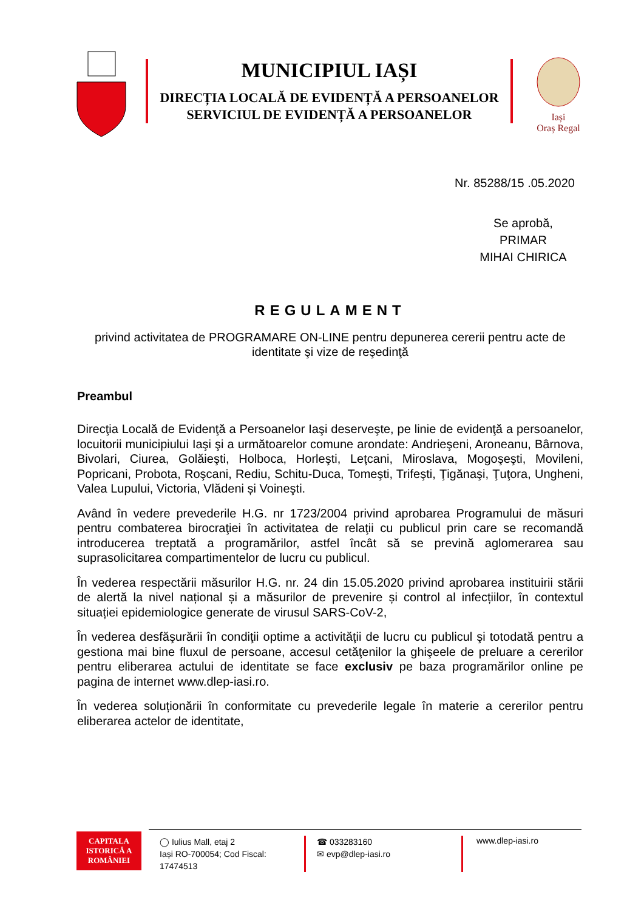MUNICIPIUL IAȘI
DIRECȚIA LOCALĂ DE EVIDENȚĂ A PERSOANELOR
SERVICIUL DE EVIDENȚĂ A PERSOANELOR
Iași
Oraș Regal
Nr. 85288/15 .05.2020
Se aprobă,
PRIMAR
MIHAI CHIRICA
REGULAMENT
privind activitatea de PROGRAMARE ON-LINE pentru depunerea cererii pentru acte de identitate şi vize de reşedinţă
Preambul
Direcţia Locală de Evidenţă a Persoanelor Iaşi deserveşte, pe linie de evidenţă a persoanelor, locuitorii municipiului Iaşi şi a următoarelor comune arondate: Andrieşeni, Aroneanu, Bârnova, Bivolari, Ciurea, Golăieşti, Holboca, Horleşti, Leţcani, Miroslava, Mogoşeşti, Movileni, Popricani, Probota, Roşcani, Rediu, Schitu-Duca, Tomeşti, Trifeşti, Ţigănaşi, Ţuţora, Ungheni, Valea Lupului, Victoria, Vlădeni și Voineşti.
Având în vedere prevederile H.G. nr 1723/2004 privind aprobarea Programului de măsuri pentru combaterea birocraţiei în activitatea de relaţii cu publicul prin care se recomandă introducerea treptată a programărilor, astfel încât să se prevină aglomerarea sau suprasolicitarea compartimentelor de lucru cu publicul.
În vederea respectării măsurilor H.G. nr. 24 din 15.05.2020 privind aprobarea instituirii stării de alertă la nivel național și a măsurilor de prevenire și control al infecțiilor, în contextul situației epidemiologice generate de virusul SARS-CoV-2,
În vederea desfăşurării în condiţii optime a activităţii de lucru cu publicul şi totodată pentru a gestiona mai bine fluxul de persoane, accesul cetăţenilor la ghişeele de preluare a cererilor pentru eliberarea actului de identitate se face exclusiv pe baza programărilor online pe pagina de internet www.dlep-iasi.ro.
În vederea soluționării în conformitate cu prevederile legale în materie a cererilor pentru eliberarea actelor de identitate,
CAPITALA
ISTORICĂ A
ROMÂNIEI
◯ Iulius Mall, etaj 2
Iași RO-700054; Cod Fiscal: 17474513
☎ 033283160
✉ evp@dlep-iasi.ro
www.dlep-iasi.ro